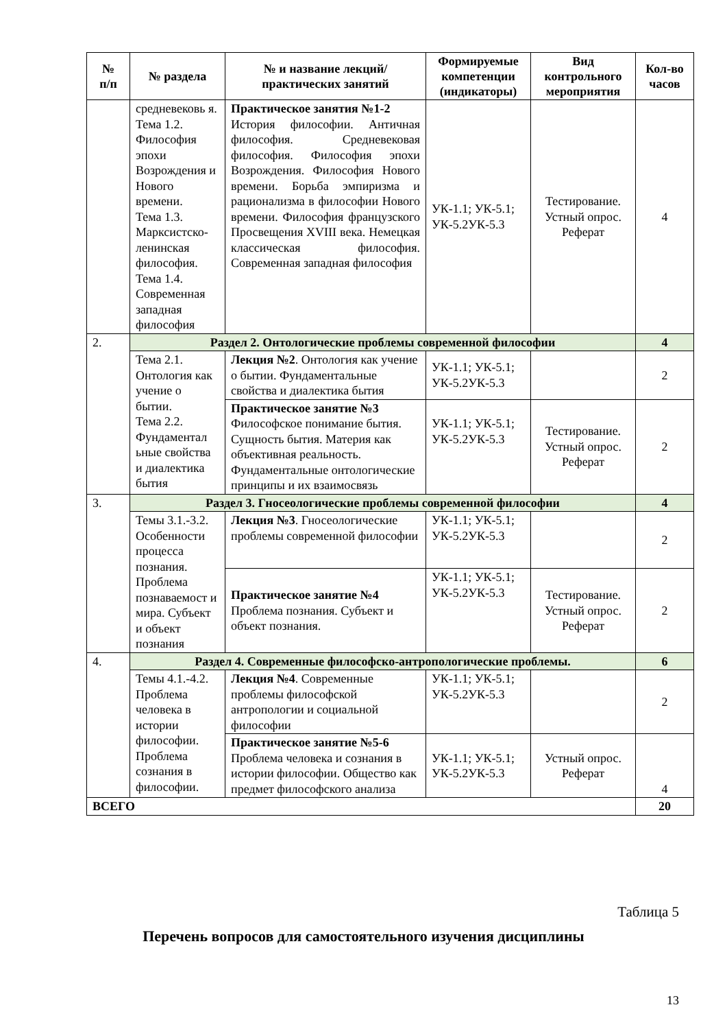| № п/п | № раздела | № и название лекций/ практических занятий | Формируемые компетенции (индикаторы) | Вид контрольного мероприятия | Кол-во часов |
| --- | --- | --- | --- | --- | --- |
| | средневековь я. Тема 1.2. Философия эпохи Возрождения и Нового времени. Тема 1.3. Марксистско-ленинская философия. Тема 1.4. Современная западная философия | Практическое занятия №1-2 История философии. Античная философия. Средневековая философия. Философия эпохи Возрождения. Философия Нового времени. Борьба эмпиризма и рационализма в философии Нового времени. Философия французского Просвещения XVIII века. Немецкая классическая философия. Современная западная философия | УК-1.1; УК-5.1; УК-5.2УК-5.3 | Тестирование. Устный опрос. Реферат | 4 |
| 2. | Раздел 2. Онтологические проблемы современной философии | | | | 4 |
| | Тема 2.1. Онтология как учение о бытии. Тема 2.2. Фундаментал ьные свойства и диалектика бытия | Лекция №2 . Онтология как учение о бытии. Фундаментальные свойства и диалектика бытия | УК-1.1; УК-5.1; УК-5.2УК-5.3 | | 2 |
| | | Практическое занятие №3 Философское понимание бытия. Сущность бытия. Материя как объективная реальность. Фундаментальные онтологические принципы и их взаимосвязь | УК-1.1; УК-5.1; УК-5.2УК-5.3 | Тестирование. Устный опрос. Реферат | 2 |
| 3. | Раздел 3. Гносеологические проблемы современной философии | | | | 4 |
| | Темы 3.1.-3.2. Особенности процесса познания. Проблема познаваемост и мира. Субъект и объект познания | Лекция №3 . Гносеологические проблемы современной философии | УК-1.1; УК-5.1; УК-5.2УК-5.3 | | 2 |
| | | Практическое занятие №4 Проблема познания. Субъект и объект познания. | УК-1.1; УК-5.1; УК-5.2УК-5.3 | Тестирование. Устный опрос. Реферат | 2 |
| 4. | Раздел 4. Современные философско-антропологические проблемы. | | | | 6 |
| | Темы 4.1.-4.2. Проблема человека в истории философии. Проблема сознания в философии. | Лекция №4 . Современные проблемы философской антропологии и социальной философии | УК-1.1; УК-5.1; УК-5.2УК-5.3 | | 2 |
| | | Практическое занятие №5-6 Проблема человека и сознания в истории философии. Общество как предмет философского анализа | УК-1.1; УК-5.1; УК-5.2УК-5.3 | Устный опрос. Реферат | 4 |
| ВСЕГО | | | | | 20 |
Таблица 5
Перечень вопросов для самостоятельного изучения дисциплины
13